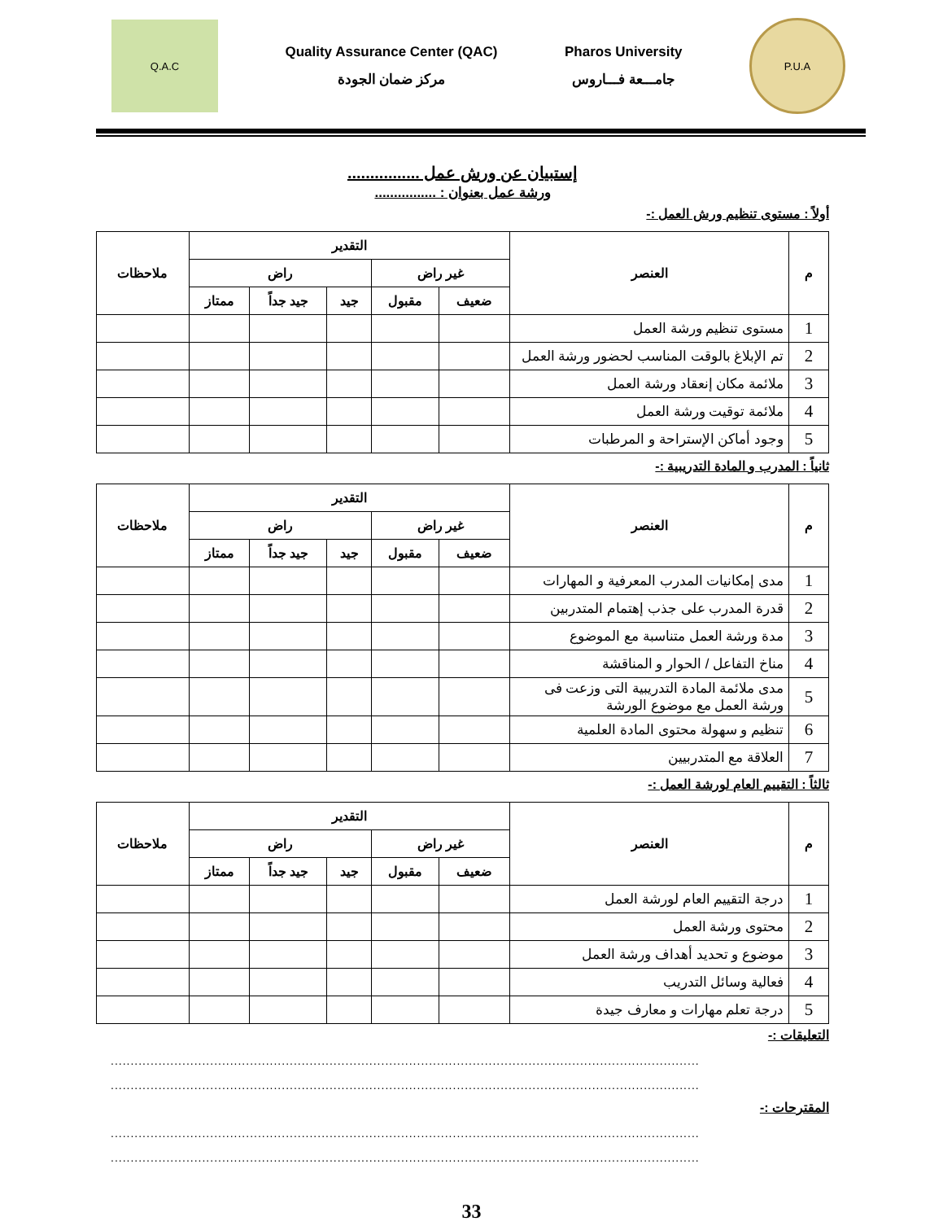Q.A.C
Quality Assurance Center (QAC)
مركز ضمان الجودة
Pharos University
جامـــعة فـــاروس
P.U.A
إستبيان عن ورش عمل ................
ورشة عمل بعنوان : ................
أولاً : مستوى تنظيم ورش العمل :-
| م | العنصر | التقدير | | | | | ملاحظات |
| --- | --- | --- | --- | --- | --- | --- | --- |
| | | غير راض | | راض | | | |
| | | ضعيف | مقبول | جيد | جيد جداً | ممتاز | |
| 1 | مستوى تنظيم ورشة العمل | | | | | | |
| 2 | تم الإبلاغ بالوقت المناسب لحضور ورشة العمل | | | | | | |
| 3 | ملائمة مكان إنعقاد ورشة العمل | | | | | | |
| 4 | ملائمة توقيت ورشة العمل | | | | | | |
| 5 | وجود أماكن الإستراحة و المرطبات | | | | | | |
ثانياً : المدرب و المادة التدريبية :-
| م | العنصر | التقدير | | | | | ملاحظات |
| --- | --- | --- | --- | --- | --- | --- | --- |
| | | غير راض | | راض | | | |
| | | ضعيف | مقبول | جيد | جيد جداً | ممتاز | |
| 1 | مدى إمكانيات المدرب المعرفية و المهارات | | | | | | |
| 2 | قدرة المدرب على جذب إهتمام المتدربين | | | | | | |
| 3 | مدة ورشة العمل متناسبة مع الموضوع | | | | | | |
| 4 | مناخ التفاعل / الحوار و المناقشة | | | | | | |
| 5 | مدى ملائمة المادة التدريبية التى وزعت فى ورشة العمل مع موضوع الورشة | | | | | | |
| 6 | تنظيم و سهولة محتوى المادة العلمية | | | | | | |
| 7 | العلاقة مع المتدربيين | | | | | | |
ثالثاً : التقييم العام لورشة العمل :-
| م | العنصر | التقدير | | | | | ملاحظات |
| --- | --- | --- | --- | --- | --- | --- | --- |
| | | غير راض | | راض | | | |
| | | ضعيف | مقبول | جيد | جيد جداً | ممتاز | |
| 1 | درجة التقييم العام لورشة العمل | | | | | | |
| 2 | محتوى ورشة العمل | | | | | | |
| 3 | موضوع و تحديد أهداف ورشة العمل | | | | | | |
| 4 | فعالية وسائل التدريب | | | | | | |
| 5 | درجة تعلم مهارات و معارف جيدة | | | | | | |
التعليقات :-
....................................................................................................................................................
....................................................................................................................................................
المقترحات :-
....................................................................................................................................................
....................................................................................................................................................
33